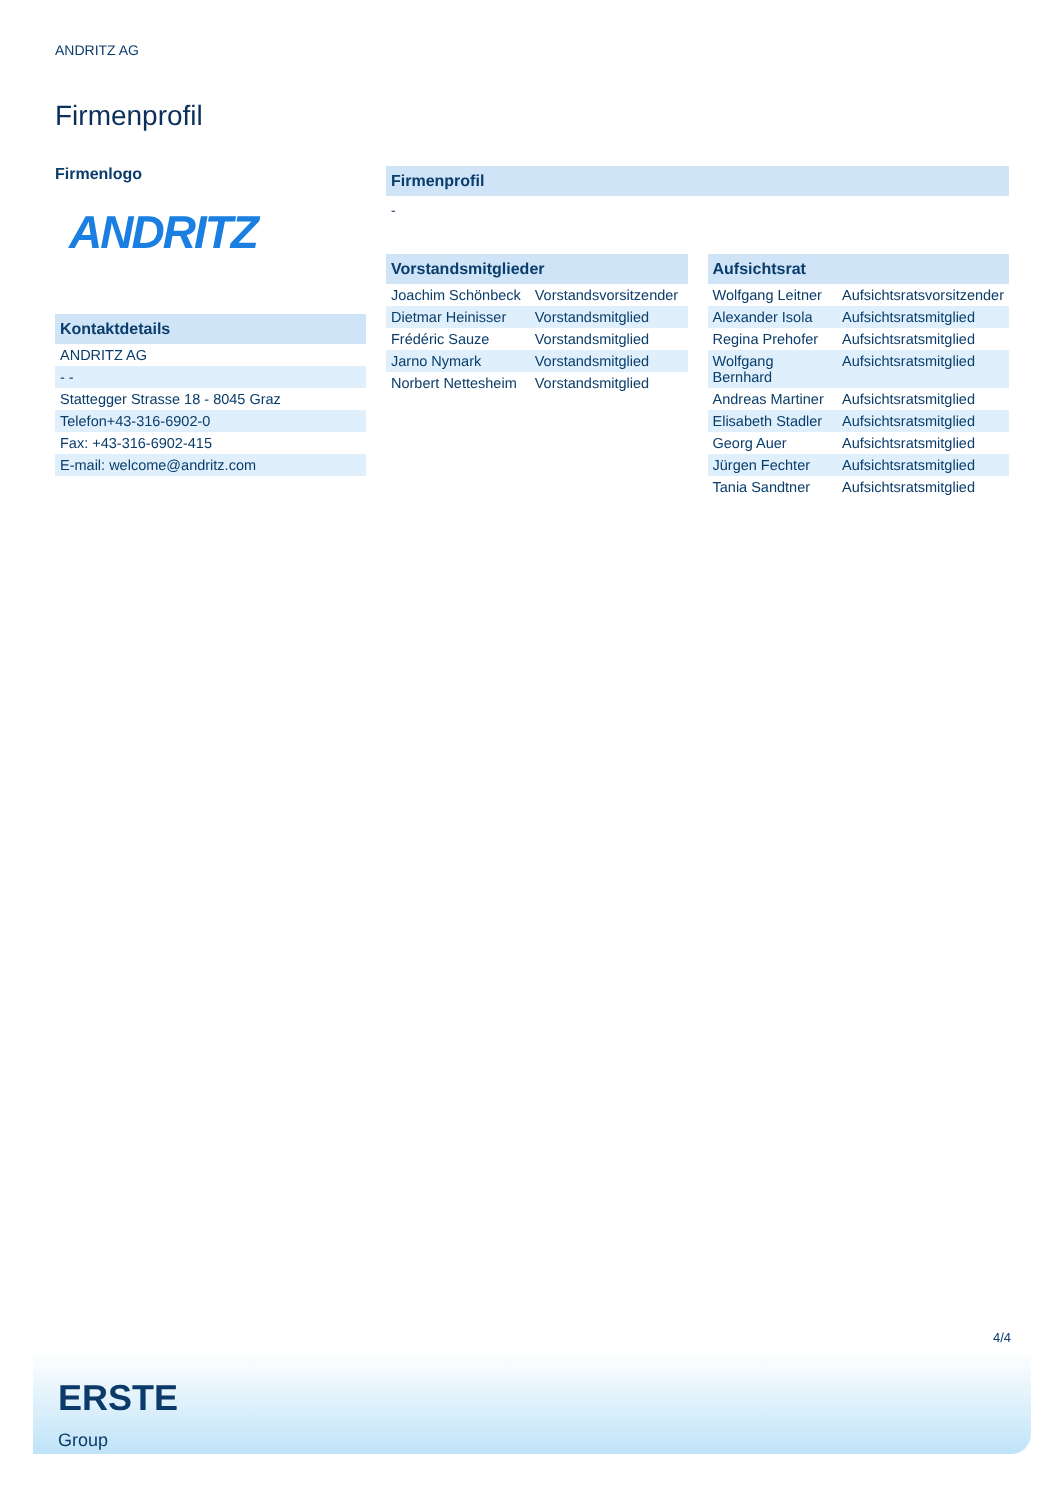ANDRITZ AG
Firmenprofil
Firmenlogo
ANDRITZ
Kontaktdetails
| ANDRITZ AG |
| - - |
| Stattegger Strasse 18 - 8045 Graz |
| Telefon+43-316-6902-0 |
| Fax: +43-316-6902-415 |
| E-mail: welcome@andritz.com |
Firmenprofil
-
Vorstandsmitglieder
| Joachim Schönbeck | Vorstandsvorsitzender |
| Dietmar Heinisser | Vorstandsmitglied |
| Frédéric Sauze | Vorstandsmitglied |
| Jarno Nymark | Vorstandsmitglied |
| Norbert Nettesheim | Vorstandsmitglied |
Aufsichtsrat
| Wolfgang Leitner | Aufsichtsratsvorsitzender |
| Alexander Isola | Aufsichtsratsmitglied |
| Regina Prehofer | Aufsichtsratsmitglied |
| Wolfgang Bernhard | Aufsichtsratsmitglied |
| Andreas Martiner | Aufsichtsratsmitglied |
| Elisabeth Stadler | Aufsichtsratsmitglied |
| Georg Auer | Aufsichtsratsmitglied |
| Jürgen Fechter | Aufsichtsratsmitglied |
| Tania Sandtner | Aufsichtsratsmitglied |
4/4
ERSTE
Group